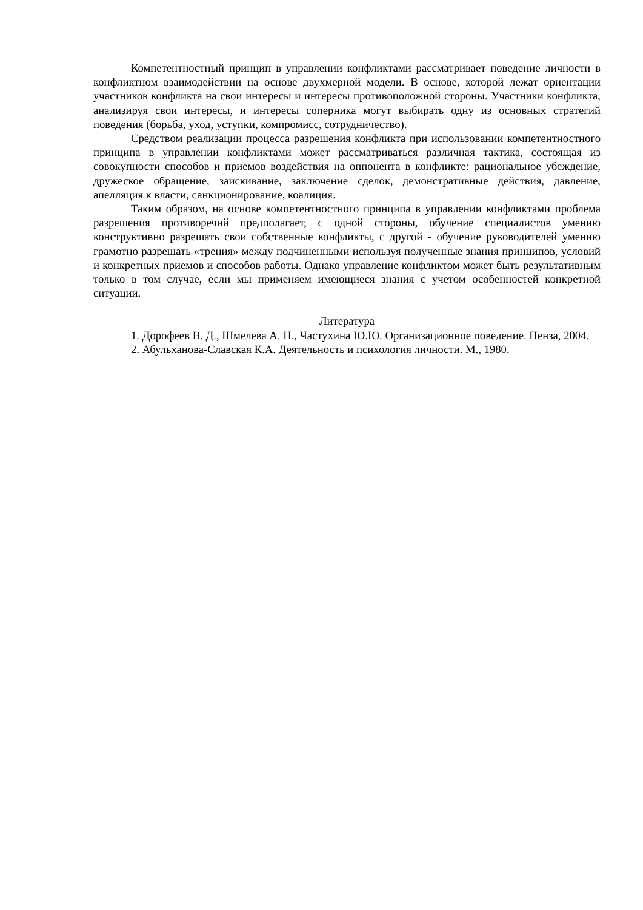Компетентностный принцип в управлении конфликтами рассматривает поведение личности в конфликтном взаимодействии на основе двухмерной модели. В основе, которой лежат ориентации участников конфликта на свои интересы и интересы противоположной стороны. Участники конфликта, анализируя свои интересы, и интересы соперника могут выбирать одну из основных стратегий поведения (борьба, уход, уступки, компромисс, сотрудничество).
Средством реализации процесса разрешения конфликта при использовании компетентностного принципа в управлении конфликтами может рассматриваться различная тактика, состоящая из совокупности способов и приемов воздействия на оппонента в конфликте: рациональное убеждение, дружеское обращение, заискивание, заключение сделок, демонстративные действия, давление, апелляция к власти, санкционирование, коалиция.
Таким образом, на основе компетентностного принципа в управлении конфликтами проблема разрешения противоречий предполагает, с одной стороны, обучение специалистов умению конструктивно разрешать свои собственные конфликты, с другой - обучение руководителей умению грамотно разрешать «трения» между подчиненными используя полученные знания принципов, условий и конкретных приемов и способов работы. Однако управление конфликтом может быть результативным только в том случае, если мы применяем имеющиеся знания с учетом особенностей конкретной ситуации.
Литература
1. Дорофеев В. Д., Шмелева А. Н., Частухина Ю.Ю. Организационное поведение. Пенза, 2004.
2. Абульханова-Славская К.А. Деятельность и психология личности. М., 1980.